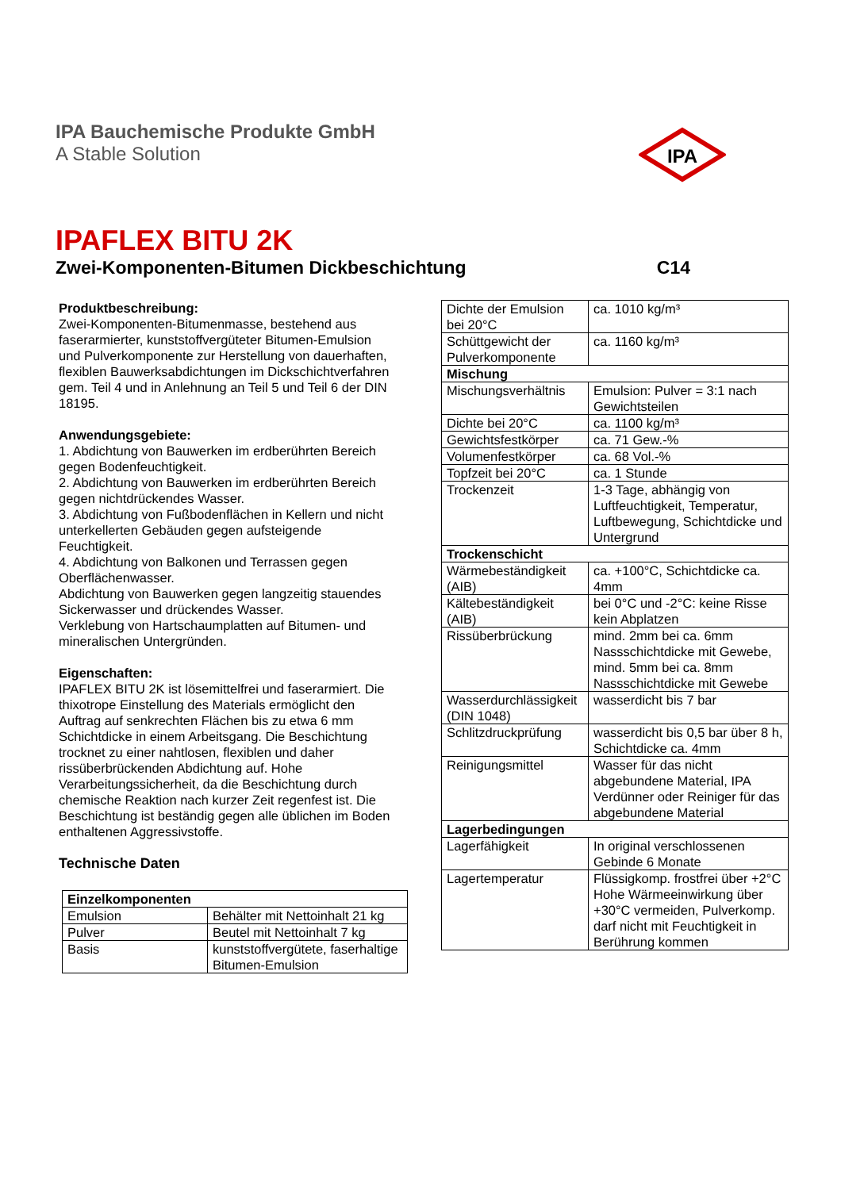IPA Bauchemische Produkte GmbH
A Stable Solution
IPA
IPAFLEX BITU 2K
Zwei-Komponenten-Bitumen Dickbeschichtung C14
Produktbeschreibung:
Zwei-Komponenten-Bitumenmasse, bestehend aus faserarmierter, kunststoffvergüteter Bitumen-Emulsion und Pulverkomponente zur Herstellung von dauerhaften, flexiblen Bauwerksabdichtungen im Dickschichtverfahren gem. Teil 4 und in Anlehnung an Teil 5 und Teil 6 der DIN 18195.
Anwendungsgebiete:
1. Abdichtung von Bauwerken im erdberührten Bereich gegen Bodenfeuchtigkeit.
2. Abdichtung von Bauwerken im erdberührten Bereich gegen nichtdrückendes Wasser.
3. Abdichtung von Fußbodenflächen in Kellern und nicht unterkellerten Gebäuden gegen aufsteigende Feuchtigkeit.
4. Abdichtung von Balkonen und Terrassen gegen Oberflächenwasser.
Abdichtung von Bauwerken gegen langzeitig stauendes Sickerwasser und drückendes Wasser.
Verklebung von Hartschaumplatten auf Bitumen- und mineralischen Untergründen.
Eigenschaften:
IPAFLEX BITU 2K ist lösemittelfrei und faserarmiert. Die thixotrope Einstellung des Materials ermöglicht den Auftrag auf senkrechten Flächen bis zu etwa 6 mm Schichtdicke in einem Arbeitsgang. Die Beschichtung trocknet zu einer nahtlosen, flexiblen und daher rissüberbrückenden Abdichtung auf. Hohe Verarbeitungssicherheit, da die Beschichtung durch chemische Reaktion nach kurzer Zeit regenfest ist. Die Beschichtung ist beständig gegen alle üblichen im Boden enthaltenen Aggressivstoffe.
Technische Daten
| Einzelkomponenten | |
| --- | --- |
| Emulsion | Behälter mit Nettoinhalt 21 kg |
| Pulver | Beutel mit Nettoinhalt 7 kg |
| Basis | kunststoffvergütete, faserhaltige Bitumen-Emulsion |
| Dichte der Emulsion bei 20°C | ca. 1010 kg/m³ |
| Schüttgewicht der Pulverkomponente | ca. 1160 kg/m³ |
| Mischung | |
| Mischungsverhältnis | Emulsion: Pulver = 3:1 nach Gewichtsteilen |
| Dichte bei 20°C | ca. 1100 kg/m³ |
| Gewichtsfestkörper | ca. 71 Gew.-% |
| Volumenfestkörper | ca. 68 Vol.-% |
| Topfzeit bei 20°C | ca. 1 Stunde |
| Trockenzeit | 1-3 Tage, abhängig von Luftfeuchtigkeit, Temperatur, Luftbewegung, Schichtdicke und Untergrund |
| Trockenschicht | |
| Wärmebeständigkeit (AIB) | ca. +100°C, Schichtdicke ca. 4mm |
| Kältebeständigkeit (AIB) | bei 0°C und -2°C: keine Risse kein Abplatzen |
| Rissüberbrückung | mind. 2mm bei ca. 6mm Nassschichtdicke mit Gewebe, mind. 5mm bei ca. 8mm Nassschichtdicke mit Gewebe |
| Wasserdurchlässigkeit (DIN 1048) | wasserdicht bis 7 bar |
| Schlitzdruckprüfung | wasserdicht bis 0,5 bar über 8 h, Schichtdicke ca. 4mm |
| Reinigungsmittel | Wasser für das nicht abgebundene Material, IPA Verdünner oder Reiniger für das abgebundene Material |
| Lagerbedingungen | |
| Lagerfähigkeit | In original verschlossenen Gebinde 6 Monate |
| Lagertemperatur | Flüssigkomp. frostfrei über +2°C Hohe Wärmeeinwirkung über +30°C vermeiden, Pulverkomp. darf nicht mit Feuchtigkeit in Berührung kommen |